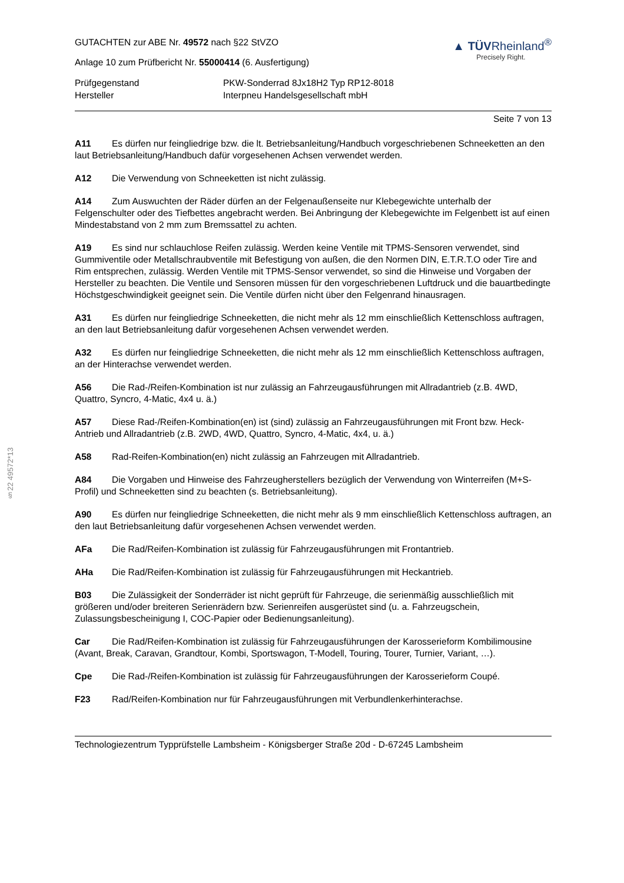§22 49572*13
GUTACHTEN zur ABE Nr. 49572 nach §22 StVZO
Anlage 10 zum Prüfbericht Nr. 55000414 (6. Ausfertigung)
▲ TÜVRheinland<sup>®</sup>
Precisely Right.
Prüfgegenstand
PKW-Sonderrad 8Jx18H2 Typ RP12-8018
Hersteller
Interpneu Handelsgesellschaft mbH
Seite 7 von 13
A11 Es dürfen nur feingliedrige bzw. die lt. Betriebsanleitung/Handbuch vorgeschriebenen Schneeketten an den laut Betriebsanleitung/Handbuch dafür vorgesehenen Achsen verwendet werden.
A12 Die Verwendung von Schneeketten ist nicht zulässig.
A14 Zum Auswuchten der Räder dürfen an der Felgenaußenseite nur Klebegewichte unterhalb der Felgenschulter oder des Tiefbettes angebracht werden. Bei Anbringung der Klebegewichte im Felgenbett ist auf einen Mindestabstand von 2 mm zum Bremssattel zu achten.
A19 Es sind nur schlauchlose Reifen zulässig. Werden keine Ventile mit TPMS-Sensoren verwendet, sind Gummiventile oder Metallschraubventile mit Befestigung von außen, die den Normen DIN, E.T.R.T.O oder Tire and Rim entsprechen, zulässig. Werden Ventile mit TPMS-Sensor verwendet, so sind die Hinweise und Vorgaben der Hersteller zu beachten. Die Ventile und Sensoren müssen für den vorgeschriebenen Luftdruck und die bauartbedingte Höchstgeschwindigkeit geeignet sein. Die Ventile dürfen nicht über den Felgenrand hinausragen.
A31 Es dürfen nur feingliedrige Schneeketten, die nicht mehr als 12 mm einschließlich Kettenschloss auftragen, an den laut Betriebsanleitung dafür vorgesehenen Achsen verwendet werden.
A32 Es dürfen nur feingliedrige Schneeketten, die nicht mehr als 12 mm einschließlich Kettenschloss auftragen, an der Hinterachse verwendet werden.
A56 Die Rad-/Reifen-Kombination ist nur zulässig an Fahrzeugausführungen mit Allradantrieb (z.B. 4WD, Quattro, Syncro, 4-Matic, 4x4 u. ä.)
A57 Diese Rad-/Reifen-Kombination(en) ist (sind) zulässig an Fahrzeugausführungen mit Front bzw. Heck-Antrieb und Allradantrieb (z.B. 2WD, 4WD, Quattro, Syncro, 4-Matic, 4x4, u. ä.)
A58 Rad-Reifen-Kombination(en) nicht zulässig an Fahrzeugen mit Allradantrieb.
A84 Die Vorgaben und Hinweise des Fahrzeugherstellers bezüglich der Verwendung von Winterreifen (M+S-Profil) und Schneeketten sind zu beachten (s. Betriebsanleitung).
A90 Es dürfen nur feingliedrige Schneeketten, die nicht mehr als 9 mm einschließlich Kettenschloss auftragen, an den laut Betriebsanleitung dafür vorgesehenen Achsen verwendet werden.
AFa Die Rad/Reifen-Kombination ist zulässig für Fahrzeugausführungen mit Frontantrieb.
AHa Die Rad/Reifen-Kombination ist zulässig für Fahrzeugausführungen mit Heckantrieb.
B03 Die Zulässigkeit der Sonderräder ist nicht geprüft für Fahrzeuge, die serienmäßig ausschließlich mit größeren und/oder breiteren Serienrädern bzw. Serienreifen ausgerüstet sind (u. a. Fahrzeugschein, Zulassungsbescheinigung I, COC-Papier oder Bedienungsanleitung).
Car Die Rad/Reifen-Kombination ist zulässig für Fahrzeugausführungen der Karosserieform Kombilimousine (Avant, Break, Caravan, Grandtour, Kombi, Sportswagon, T-Modell, Touring, Tourer, Turnier, Variant, …).
Cpe Die Rad-/Reifen-Kombination ist zulässig für Fahrzeugausführungen der Karosserieform Coupé.
F23 Rad/Reifen-Kombination nur für Fahrzeugausführungen mit Verbundlenkerhinterachse.
Technologiezentrum Typprüfstelle Lambsheim - Königsberger Straße 20d - D-67245 Lambsheim